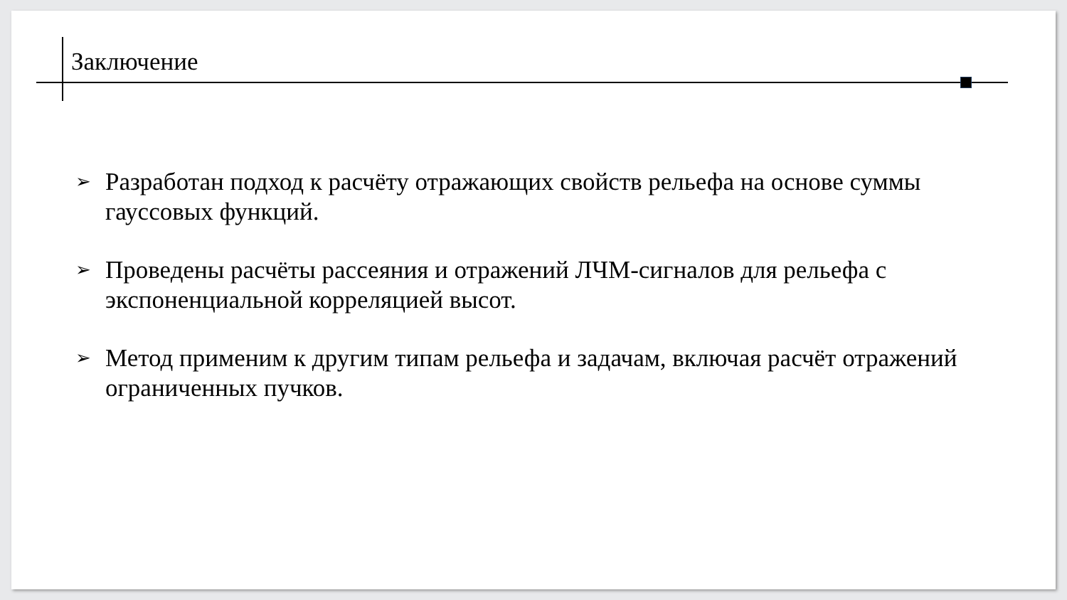Заключение
➢ Разработан подход к расчёту отражающих свойств рельефа на основе суммы гауссовых функций.
➢ Проведены расчёты рассеяния и отражений ЛЧМ-сигналов для рельефа с экспоненциальной корреляцией высот.
➢ Метод применим к другим типам рельефа и задачам, включая расчёт отражений ограниченных пучков.